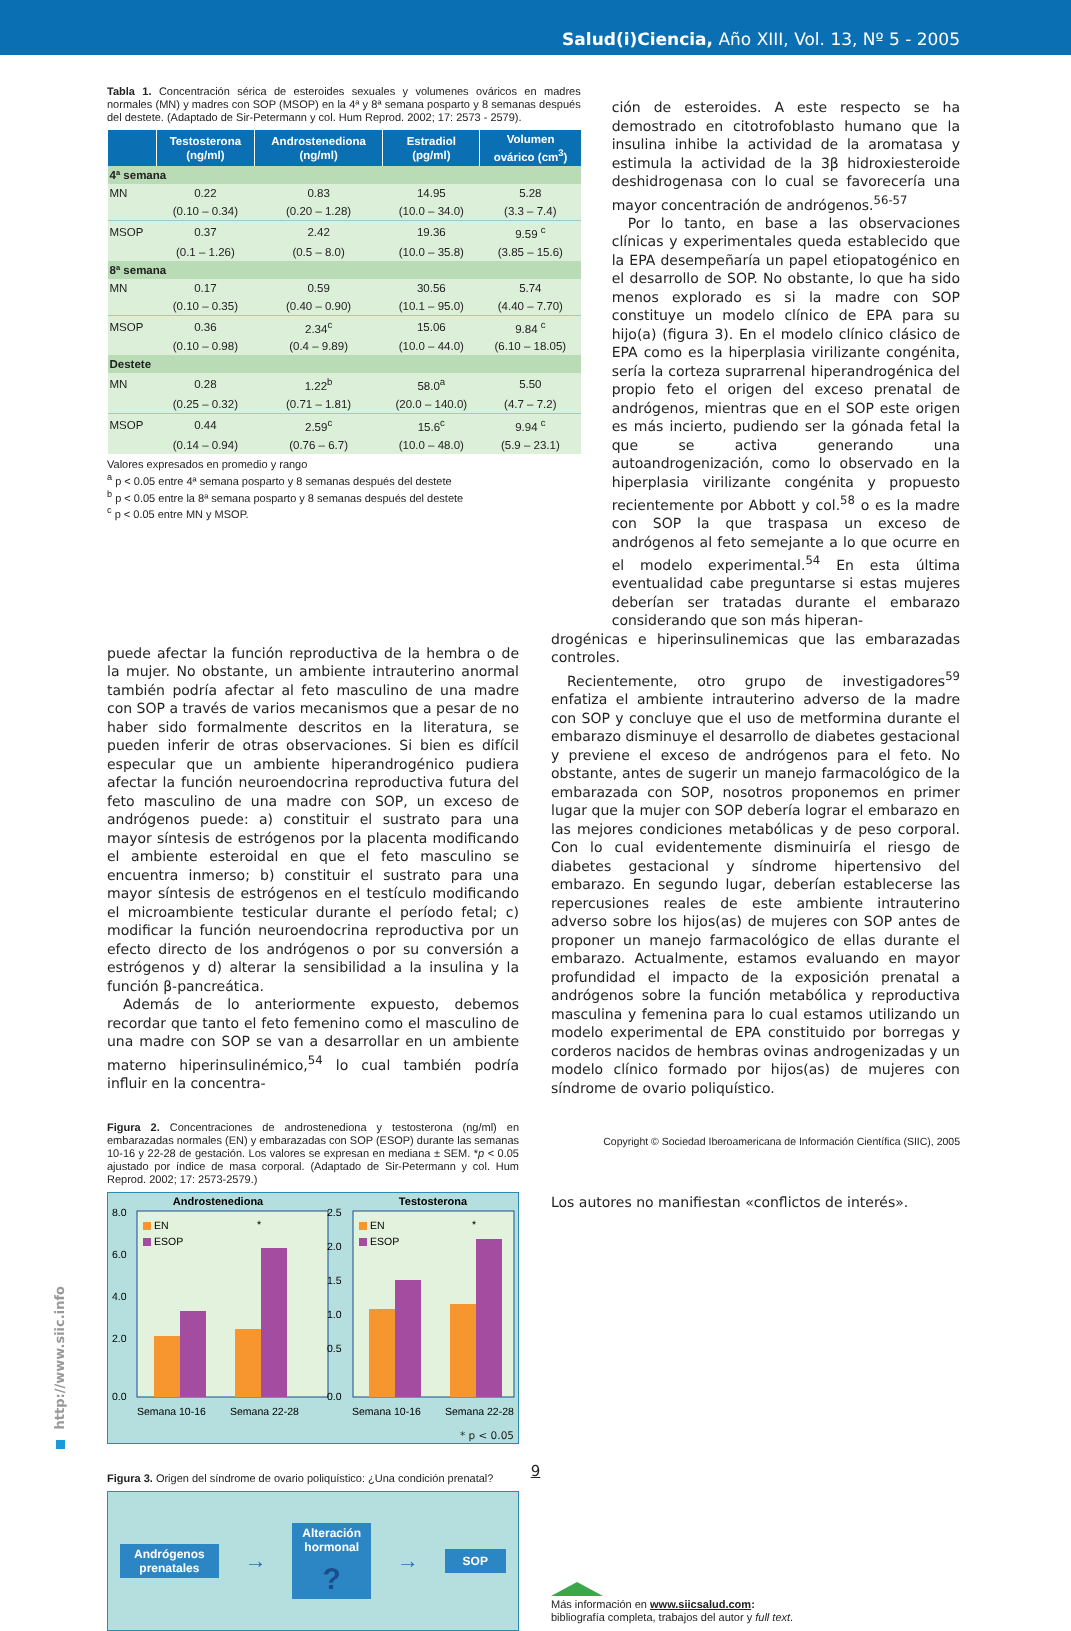Salud(i)Ciencia, Año XIII, Vol. 13, Nº 5 - 2005
Tabla 1. Concentración sérica de esteroides sexuales y volumenes ováricos en madres normales (MN) y madres con SOP (MSOP) en la 4ª y 8ª semana posparto y 8 semanas después del destete. (Adaptado de Sir-Petermann y col. Hum Reprod. 2002; 17: 2573 - 2579).
| | Testosterona (ng/ml) | Androstenediona (ng/ml) | Estradiol (pg/ml) | Volumen ovárico (cm<sup>3</sup>) |
| --- | --- | --- | --- | --- |
| 4ª semana | | | | |
| MN | 0.22 | 0.83 | 14.95 | 5.28 |
| | (0.10 – 0.34) | (0.20 – 1.28) | (10.0 – 34.0) | (3.3 – 7.4) |
| MSOP | 0.37 | 2.42 | 19.36 | 9.59 <sup>c</sup> |
| | (0.1 – 1.26) | (0.5 – 8.0) | (10.0 – 35.8) | (3.85 – 15.6) |
| 8ª semana | | | | |
| MN | 0.17 | 0.59 | 30.56 | 5.74 |
| | (0.10 – 0.35) | (0.40 – 0.90) | (10.1 – 95.0) | (4.40 – 7.70) |
| MSOP | 0.36 | 2.34<sup>c</sup> | 15.06 | 9.84 <sup>c</sup> |
| | (0.10 – 0.98) | (0.4 – 9.89) | (10.0 – 44.0) | (6.10 – 18.05) |
| Destete | | | | |
| MN | 0.28 | 1.22<sup>b</sup> | 58.0<sup>a</sup> | 5.50 |
| | (0.25 – 0.32) | (0.71 – 1.81) | (20.0 – 140.0) | (4.7 – 7.2) |
| MSOP | 0.44 | 2.59<sup>c</sup> | 15.6<sup>c</sup> | 9.94 <sup>c</sup> |
| | (0.14 – 0.94) | (0.76 – 6.7) | (10.0 – 48.0) | (5.9 – 23.1) |
Valores expresados en promedio y rango
<sup>a</sup> p < 0.05 entre 4ª semana posparto y 8 semanas después del destete
<sup>b</sup> p < 0.05 entre la 8ª semana posparto y 8 semanas después del destete
<sup>c</sup> p < 0.05 entre MN y MSOP.
ción de esteroides. A este respecto se ha demostrado en citotrofoblasto humano que la insulina inhibe la actividad de la aromatasa y estimula la actividad de la 3β hidroxiesteroide deshidrogenasa con lo cual se favorecería una mayor concentración de andrógenos.<sup>56-57</sup>
Por lo tanto, en base a las observaciones clínicas y experimentales queda establecido que la EPA desempeñaría un papel etiopatogénico en el desarrollo de SOP. No obstante, lo que ha sido menos explorado es si la madre con SOP constituye un modelo clínico de EPA para su hijo(a) (figura 3). En el modelo clínico clásico de EPA como es la hiperplasia virilizante congénita, sería la corteza suprarrenal hiperandrogénica del propio feto el origen del exceso prenatal de andrógenos, mientras que en el SOP este origen es más incierto, pudiendo ser la gónada fetal la que se activa generando una autoandrogenización, como lo observado en la hiperplasia virilizante congénita y propuesto recientemente por Abbott y col.<sup>58</sup> o es la madre con SOP la que traspasa un exceso de andrógenos al feto semejante a lo que ocurre en el modelo experimental.<sup>54</sup> En esta última eventualidad cabe preguntarse si estas mujeres deberían ser tratadas durante el embarazo considerando que son más hiperan-
puede afectar la función reproductiva de la hembra o de la mujer. No obstante, un ambiente intrauterino anormal también podría afectar al feto masculino de una madre con SOP a través de varios mecanismos que a pesar de no haber sido formalmente descritos en la literatura, se pueden inferir de otras observaciones. Si bien es difícil especular que un ambiente hiperandrogénico pudiera afectar la función neuroendocrina reproductiva futura del feto masculino de una madre con SOP, un exceso de andrógenos puede: a) constituir el sustrato para una mayor síntesis de estrógenos por la placenta modificando el ambiente esteroidal en que el feto masculino se encuentra inmerso; b) constituir el sustrato para una mayor síntesis de estrógenos en el testículo modificando el microambiente testicular durante el período fetal; c) modificar la función neuroendocrina reproductiva por un efecto directo de los andrógenos o por su conversión a estrógenos y d) alterar la sensibilidad a la insulina y la función β-pancreática.
Además de lo anteriormente expuesto, debemos recordar que tanto el feto femenino como el masculino de una madre con SOP se van a desarrollar en un ambiente materno hiperinsulinémico,<sup>54</sup> lo cual también podría influir en la concentra-
Figura 2. Concentraciones de androstenediona y testosterona (ng/ml) en embarazadas normales (EN) y embarazadas con SOP (ESOP) durante las semanas 10-16 y 22-28 de gestación. Los valores se expresan en mediana ± SEM. *p < 0.05 ajustado por índice de masa corporal. (Adaptado de Sir-Petermann y col. Hum Reprod. 2002; 17: 2573-2579.)
Androstenediona
Testosterona
8.0
6.0
4.0
2.0
0.0
2.5
2.0
1.5
1.0
0.5
0.0
EN
ESOP
EN
ESOP
*
*
Semana 10-16
Semana 22-28
Semana 10-16
Semana 22-28
* p < 0.05
Figura 3. Origen del síndrome de ovario poliquístico: ¿Una condición prenatal?
Andrógenos
prenatales
→
Alteración
hormonal
?
→
SOP
drogénicas e hiperinsulinemicas que las embarazadas controles.
Recientemente, otro grupo de investigadores<sup>59</sup> enfatiza el ambiente intrauterino adverso de la madre con SOP y concluye que el uso de metformina durante el embarazo disminuye el desarrollo de diabetes gestacional y previene el exceso de andrógenos para el feto. No obstante, antes de sugerir un manejo farmacológico de la embarazada con SOP, nosotros proponemos en primer lugar que la mujer con SOP debería lograr el embarazo en las mejores condiciones metabólicas y de peso corporal. Con lo cual evidentemente disminuiría el riesgo de diabetes gestacional y síndrome hipertensivo del embarazo. En segundo lugar, deberían establecerse las repercusiones reales de este ambiente intrauterino adverso sobre los hijos(as) de mujeres con SOP antes de proponer un manejo farmacológico de ellas durante el embarazo. Actualmente, estamos evaluando en mayor profundidad el impacto de la exposición prenatal a andrógenos sobre la función metabólica y reproductiva masculina y femenina para lo cual estamos utilizando un modelo experimental de EPA constituido por borregas y corderos nacidos de hembras ovinas androgenizadas y un modelo clínico formado por hijos(as) de mujeres con síndrome de ovario poliquístico.
Copyright © Sociedad Iberoamericana de Información Científica (SIIC), 2005
Los autores no manifiestan «conflictos de interés».
Más información en www.siicsalud.com:
bibliografía completa, trabajos del autor y full text.
http://www.siic.info
9